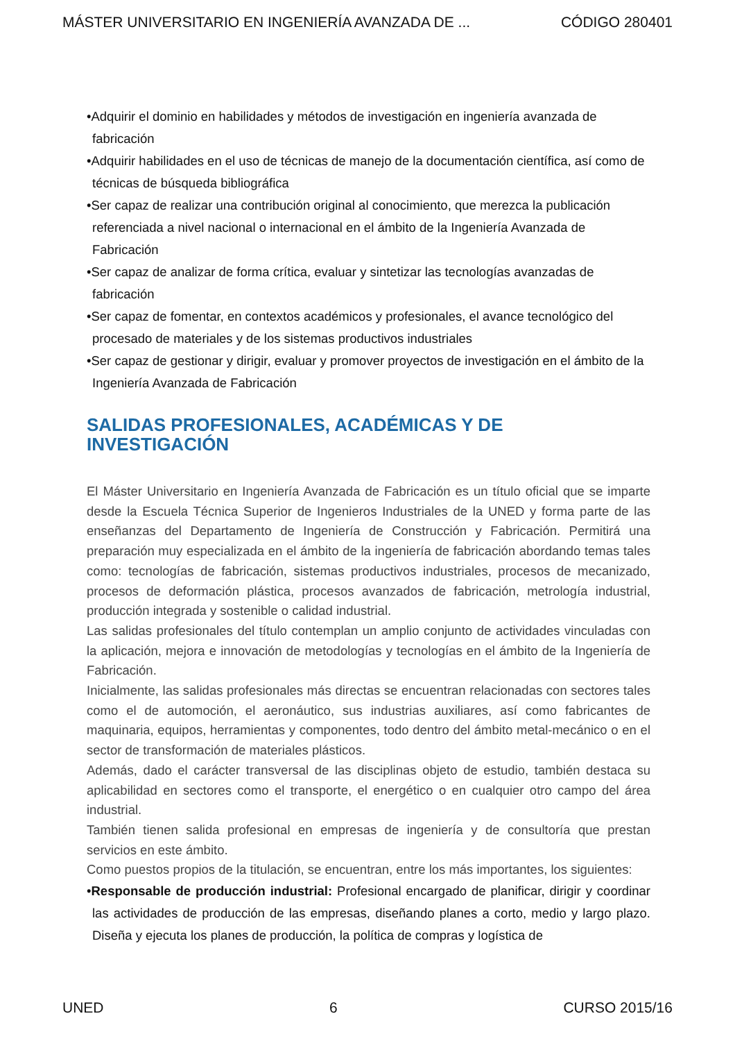MÁSTER UNIVERSITARIO EN INGENIERÍA AVANZADA DE ... CÓDIGO 280401
•Adquirir el dominio en habilidades y métodos de investigación en ingeniería avanzada de fabricación
•Adquirir habilidades en el uso de técnicas de manejo de la documentación científica, así como de técnicas de búsqueda bibliográfica
•Ser capaz de realizar una contribución original al conocimiento, que merezca la publicación referenciada a nivel nacional o internacional en el ámbito de la Ingeniería Avanzada de Fabricación
•Ser capaz de analizar de forma crítica, evaluar y sintetizar las tecnologías avanzadas de fabricación
•Ser capaz de fomentar, en contextos académicos y profesionales, el avance tecnológico del procesado de materiales y de los sistemas productivos industriales
•Ser capaz de gestionar y dirigir, evaluar y promover proyectos de investigación en el ámbito de la Ingeniería Avanzada de Fabricación
SALIDAS PROFESIONALES, ACADÉMICAS Y DE
INVESTIGACIÓN
El Máster Universitario en Ingeniería Avanzada de Fabricación es un título oficial que se imparte desde la Escuela Técnica Superior de Ingenieros Industriales de la UNED y forma parte de las enseñanzas del Departamento de Ingeniería de Construcción y Fabricación. Permitirá una preparación muy especializada en el ámbito de la ingeniería de fabricación abordando temas tales como: tecnologías de fabricación, sistemas productivos industriales, procesos de mecanizado, procesos de deformación plástica, procesos avanzados de fabricación, metrología industrial, producción integrada y sostenible o calidad industrial.
Las salidas profesionales del título contemplan un amplio conjunto de actividades vinculadas con la aplicación, mejora e innovación de metodologías y tecnologías en el ámbito de la Ingeniería de Fabricación.
Inicialmente, las salidas profesionales más directas se encuentran relacionadas con sectores tales como el de automoción, el aeronáutico, sus industrias auxiliares, así como fabricantes de maquinaria, equipos, herramientas y componentes, todo dentro del ámbito metal-mecánico o en el sector de transformación de materiales plásticos.
Además, dado el carácter transversal de las disciplinas objeto de estudio, también destaca su aplicabilidad en sectores como el transporte, el energético o en cualquier otro campo del área industrial.
También tienen salida profesional en empresas de ingeniería y de consultoría que prestan servicios en este ámbito.
Como puestos propios de la titulación, se encuentran, entre los más importantes, los siguientes:
•Responsable de producción industrial: Profesional encargado de planificar, dirigir y coordinar las actividades de producción de las empresas, diseñando planes a corto, medio y largo plazo. Diseña y ejecuta los planes de producción, la política de compras y logística de
UNED 6 CURSO 2015/16